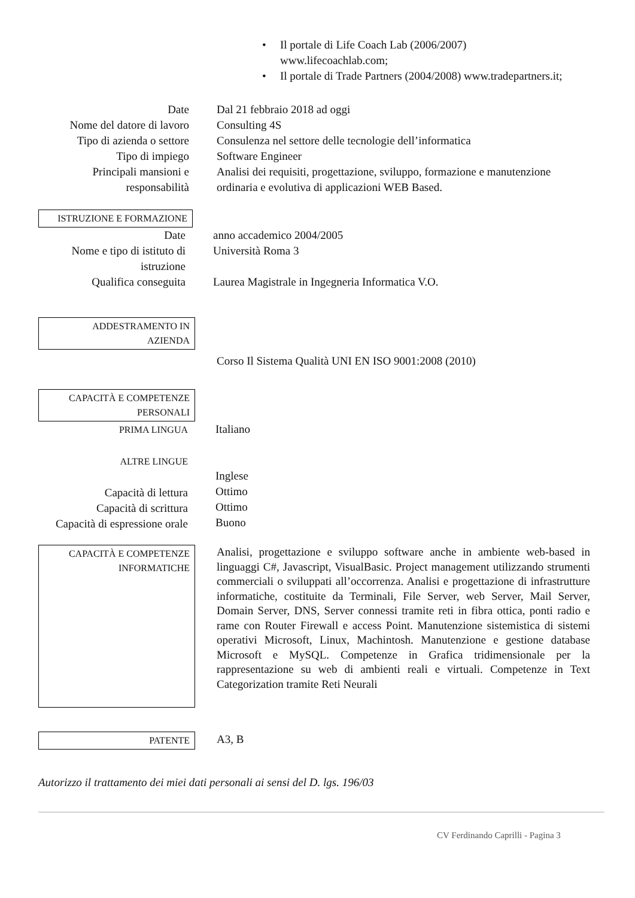• Il portale di Life Coach Lab (2006/2007)
www.lifecoachlab.com;
• Il portale di Trade Partners (2004/2008) www.tradepartners.it;
Date
Nome del datore di lavoro
Tipo di azienda o settore
Tipo di impiego
Principali mansioni e responsabilità
Dal 21 febbraio 2018 ad oggi
Consulting 4S
Consulenza nel settore delle tecnologie dell’informatica
Software Engineer
Analisi dei requisiti, progettazione, sviluppo, formazione e manutenzione ordinaria e evolutiva di applicazioni WEB Based.
ISTRUZIONE E FORMAZIONE
Date
Nome e tipo di istituto di istruzione
Qualifica conseguita
anno accademico 2004/2005
Università Roma 3
Laurea Magistrale in Ingegneria Informatica V.O.
ADDESTRAMENTO IN
AZIENDA
Corso Il Sistema Qualità UNI EN ISO 9001:2008 (2010)
CAPACITÀ E COMPETENZE
PERSONALI
PRIMA LINGUA
ALTRE LINGUE
Capacità di lettura
Capacità di scrittura
Capacità di espressione orale
Italiano
Inglese
Ottimo
Ottimo
Buono
CAPACITÀ E COMPETENZE
INFORMATICHE
Analisi, progettazione e sviluppo software anche in ambiente web-based in linguaggi C#, Javascript, VisualBasic. Project management utilizzando strumenti commerciali o sviluppati all’occorrenza. Analisi e progettazione di infrastrutture informatiche, costituite da Terminali, File Server, web Server, Mail Server, Domain Server, DNS, Server connessi tramite reti in fibra ottica, ponti radio e rame con Router Firewall e access Point. Manutenzione sistemistica di sistemi operativi Microsoft, Linux, Machintosh. Manutenzione e gestione database Microsoft e MySQL. Competenze in Grafica tridimensionale per la rappresentazione su web di ambienti reali e virtuali. Competenze in Text Categorization tramite Reti Neurali
PATENTE
A3, B
Autorizzo il trattamento dei miei dati personali ai sensi del D. lgs. 196/03
CV Ferdinando Caprilli - Pagina 3